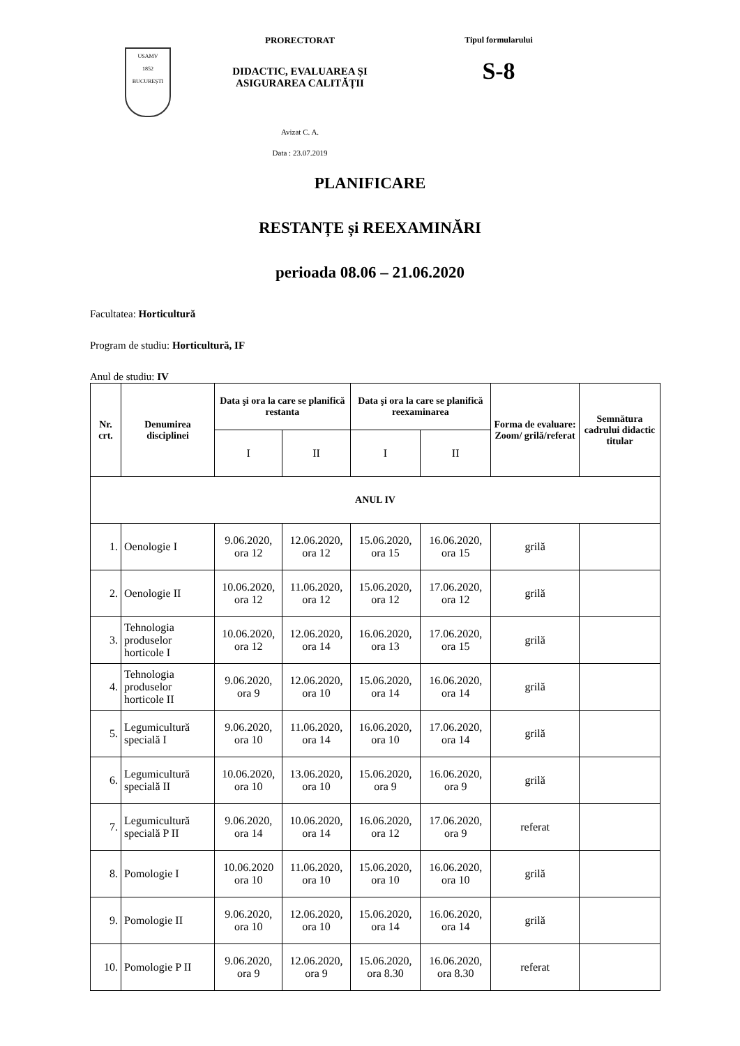USAMV
1852
BUCUREȘTI
PRORECTORAT
DIDACTIC, EVALUAREA ȘI
ASIGURAREA CALITĂȚII
Avizat C. A.
Data : 23.07.2019
Tipul formularului
S-8
PLANIFICARE
RESTANȚE și REEXAMINĂRI
perioada 08.06 – 21.06.2020
Facultatea: Horticultură
Program de studiu: Horticultură, IF
Anul de studiu: IV
| Nr. crt. | Denumirea disciplinei | Data şi ora la care se planifică restanta | | Data şi ora la care se planifică reexaminarea | | Forma de evaluare: Zoom/ grilă/referat | Semnătura cadrului didactic titular |
| --- | --- | --- | --- | --- | --- | --- | --- |
| | | I | II | I | II | | |
| ANUL IV | | | | | | | |
| 1. | Oenologie I | 9.06.2020, ora 12 | 12.06.2020, ora 12 | 15.06.2020, ora 15 | 16.06.2020, ora 15 | grilă | |
| 2. | Oenologie II | 10.06.2020, ora 12 | 11.06.2020, ora 12 | 15.06.2020, ora 12 | 17.06.2020, ora 12 | grilă | |
| 3. | Tehnologia produselor horticole I | 10.06.2020, ora 12 | 12.06.2020, ora 14 | 16.06.2020, ora 13 | 17.06.2020, ora 15 | grilă | |
| 4. | Tehnologia produselor horticole II | 9.06.2020, ora 9 | 12.06.2020, ora 10 | 15.06.2020, ora 14 | 16.06.2020, ora 14 | grilă | |
| 5. | Legumicultură specială I | 9.06.2020, ora 10 | 11.06.2020, ora 14 | 16.06.2020, ora 10 | 17.06.2020, ora 14 | grilă | |
| 6. | Legumicultură specială II | 10.06.2020, ora 10 | 13.06.2020, ora 10 | 15.06.2020, ora 9 | 16.06.2020, ora 9 | grilă | |
| 7. | Legumicultură specială P II | 9.06.2020, ora 14 | 10.06.2020, ora 14 | 16.06.2020, ora 12 | 17.06.2020, ora 9 | referat | |
| 8. | Pomologie I | 10.06.2020 ora 10 | 11.06.2020, ora 10 | 15.06.2020, ora 10 | 16.06.2020, ora 10 | grilă | |
| 9. | Pomologie II | 9.06.2020, ora 10 | 12.06.2020, ora 10 | 15.06.2020, ora 14 | 16.06.2020, ora 14 | grilă | |
| 10. | Pomologie P II | 9.06.2020, ora 9 | 12.06.2020, ora 9 | 15.06.2020, ora 8.30 | 16.06.2020, ora 8.30 | referat | |